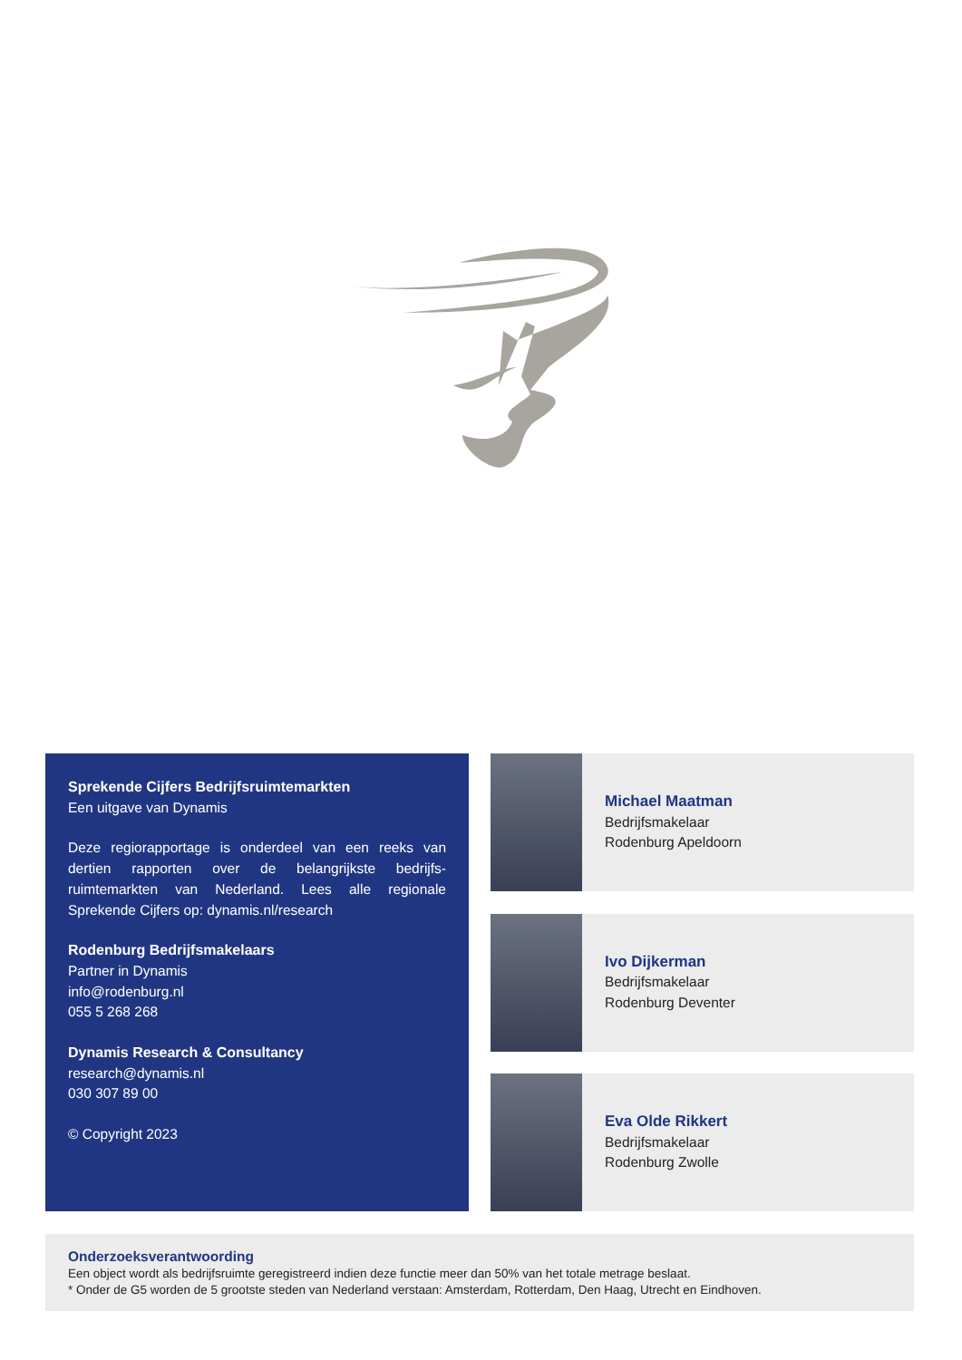Sprekende Cijfers Bedrijfsruimtemarkten
Een uitgave van Dynamis
Deze regiorapportage is onderdeel van een reeks van dertien rapporten over de belangrijkste bedrijfs-ruimtemarkten van Nederland. Lees alle regionale Sprekende Cijfers op: dynamis.nl/research
Rodenburg Bedrijfsmakelaars
Partner in Dynamis
info@rodenburg.nl
055 5 268 268
Dynamis Research & Consultancy
research@dynamis.nl
030 307 89 00
© Copyright 2023
Michael Maatman
Bedrijfsmakelaar
Rodenburg Apeldoorn
Ivo Dijkerman
Bedrijfsmakelaar
Rodenburg Deventer
Eva Olde Rikkert
Bedrijfsmakelaar
Rodenburg Zwolle
Onderzoeksverantwoording
Een object wordt als bedrijfsruimte geregistreerd indien deze functie meer dan 50% van het totale metrage beslaat.
* Onder de G5 worden de 5 grootste steden van Nederland verstaan: Amsterdam, Rotterdam, Den Haag, Utrecht en Eindhoven.